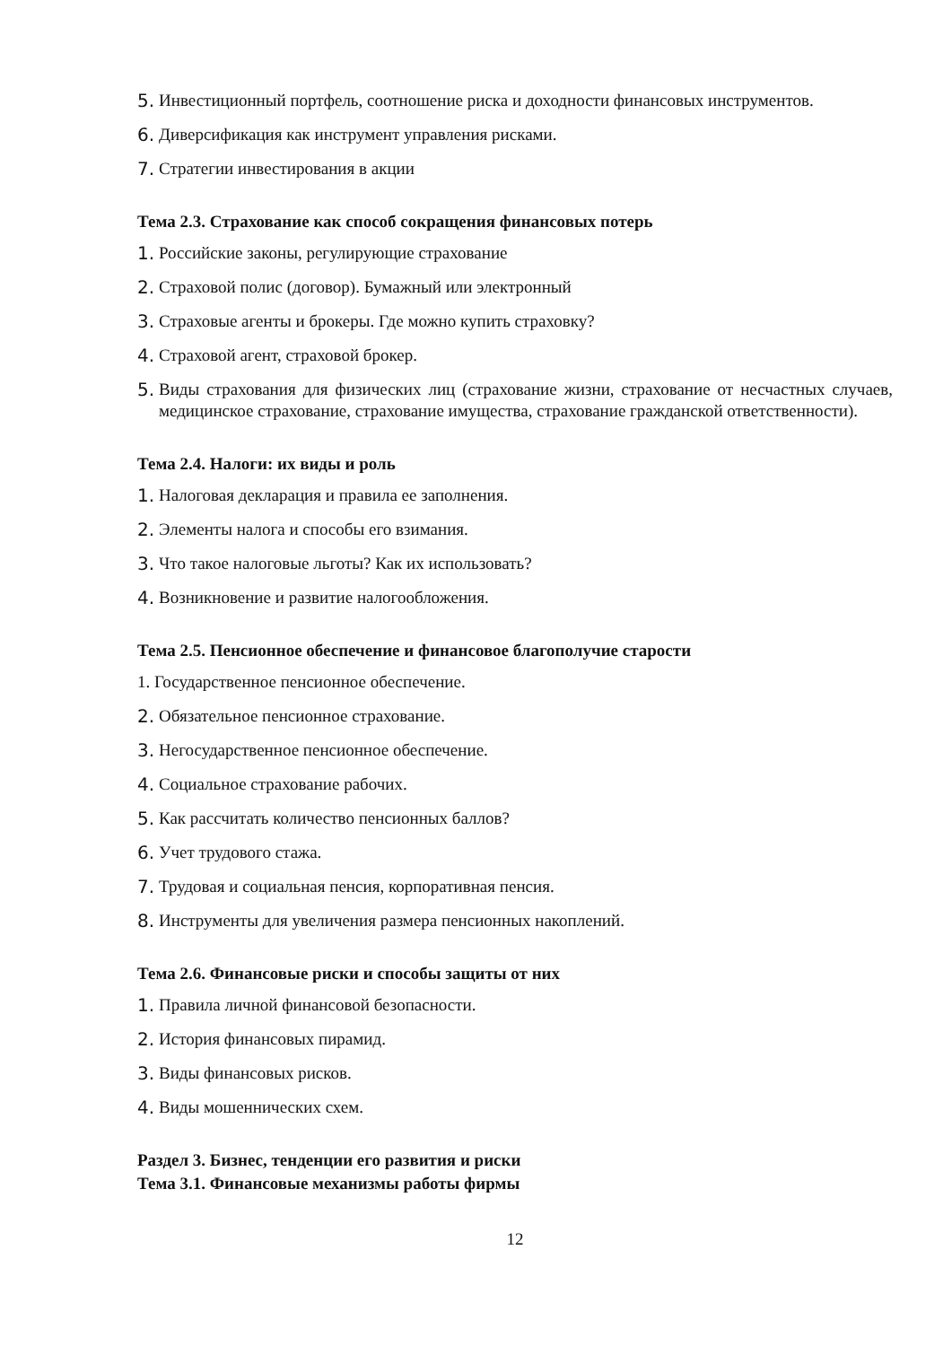5. Инвестиционный портфель, соотношение риска и доходности финансовых инструментов.
6. Диверсификация как инструмент управления рисками.
7. Стратегии инвестирования в акции
Тема 2.3. Страхование как способ сокращения финансовых потерь
1. Российские законы, регулирующие страхование
2. Страховой полис (договор). Бумажный или электронный
3. Страховые агенты и брокеры. Где можно купить страховку?
4. Страховой агент, страховой брокер.
5. Виды страхования для физических лиц (страхование жизни, страхование от несчастных случаев, медицинское страхование, страхование имущества, страхование гражданской ответственности).
Тема 2.4. Налоги: их виды и роль
1. Налоговая декларация и правила ее заполнения.
2. Элементы налога и способы его взимания.
3. Что такое налоговые льготы? Как их использовать?
4. Возникновение и развитие налогообложения.
Тема 2.5. Пенсионное обеспечение и финансовое благополучие старости
1. Государственное пенсионное обеспечение.
2. Обязательное пенсионное страхование.
3. Негосударственное пенсионное обеспечение.
4. Социальное страхование рабочих.
5. Как рассчитать количество пенсионных баллов?
6. Учет трудового стажа.
7. Трудовая и социальная пенсия, корпоративная пенсия.
8. Инструменты для увеличения размера пенсионных накоплений.
Тема 2.6. Финансовые риски и способы защиты от них
1. Правила личной финансовой безопасности.
2. История финансовых пирамид.
3. Виды финансовых рисков.
4. Виды мошеннических схем.
Раздел 3. Бизнес, тенденции его развития и риски
Тема 3.1. Финансовые механизмы работы фирмы
12